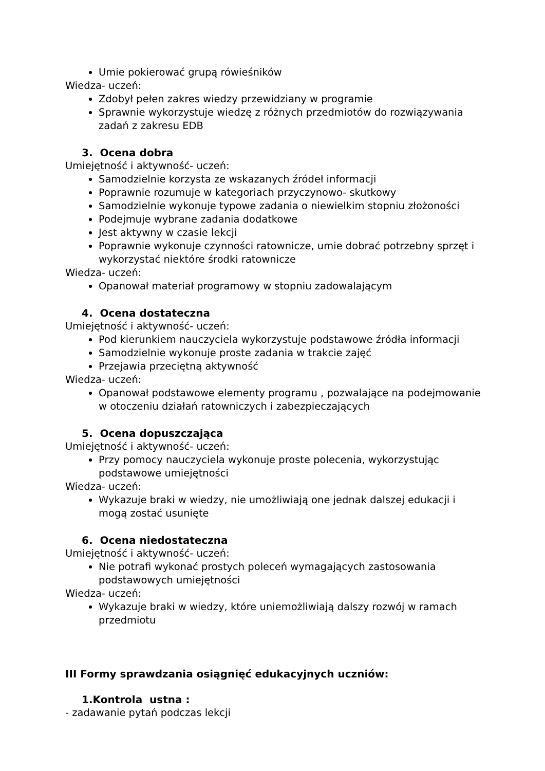Umie pokierować grupą rówieśników
Wiedza- uczeń:
Zdobył pełen zakres wiedzy przewidziany w programie
Sprawnie wykorzystuje wiedzę z różnych przedmiotów do rozwiązywania zadań z zakresu EDB
3. Ocena dobra
Umiejętność i aktywność- uczeń:
Samodzielnie korzysta ze wskazanych źródeł informacji
Poprawnie rozumuje w kategoriach przyczynowo- skutkowy
Samodzielnie wykonuje typowe zadania o niewielkim stopniu złożoności
Podejmuje wybrane zadania dodatkowe
Jest aktywny w czasie lekcji
Poprawnie wykonuje czynności ratownicze, umie dobrać potrzebny sprzęt i wykorzystać niektóre środki ratownicze
Wiedza- uczeń:
Opanował materiał programowy w stopniu zadowalającym
4. Ocena dostateczna
Umiejętność i aktywność- uczeń:
Pod kierunkiem nauczyciela wykorzystuje podstawowe źródła informacji
Samodzielnie wykonuje proste zadania w trakcie zajęć
Przejawia przeciętną aktywność
Wiedza- uczeń:
Opanował podstawowe elementy programu , pozwalające na podejmowanie w otoczeniu działań ratowniczych i zabezpieczających
5. Ocena dopuszczająca
Umiejętność i aktywność- uczeń:
Przy pomocy nauczyciela wykonuje proste polecenia, wykorzystując podstawowe umiejętności
Wiedza- uczeń:
Wykazuje braki w wiedzy, nie umożliwiają one jednak dalszej edukacji i mogą zostać usunięte
6. Ocena niedostateczna
Umiejętność i aktywność- uczeń:
Nie potrafi wykonać prostych poleceń wymagających zastosowania podstawowych umiejętności
Wiedza- uczeń:
Wykazuje braki w wiedzy, które uniemożliwiają dalszy rozwój w ramach przedmiotu
III Formy sprawdzania osiągnięć edukacyjnych uczniów:
1.Kontrola ustna :
- zadawanie pytań podczas lekcji